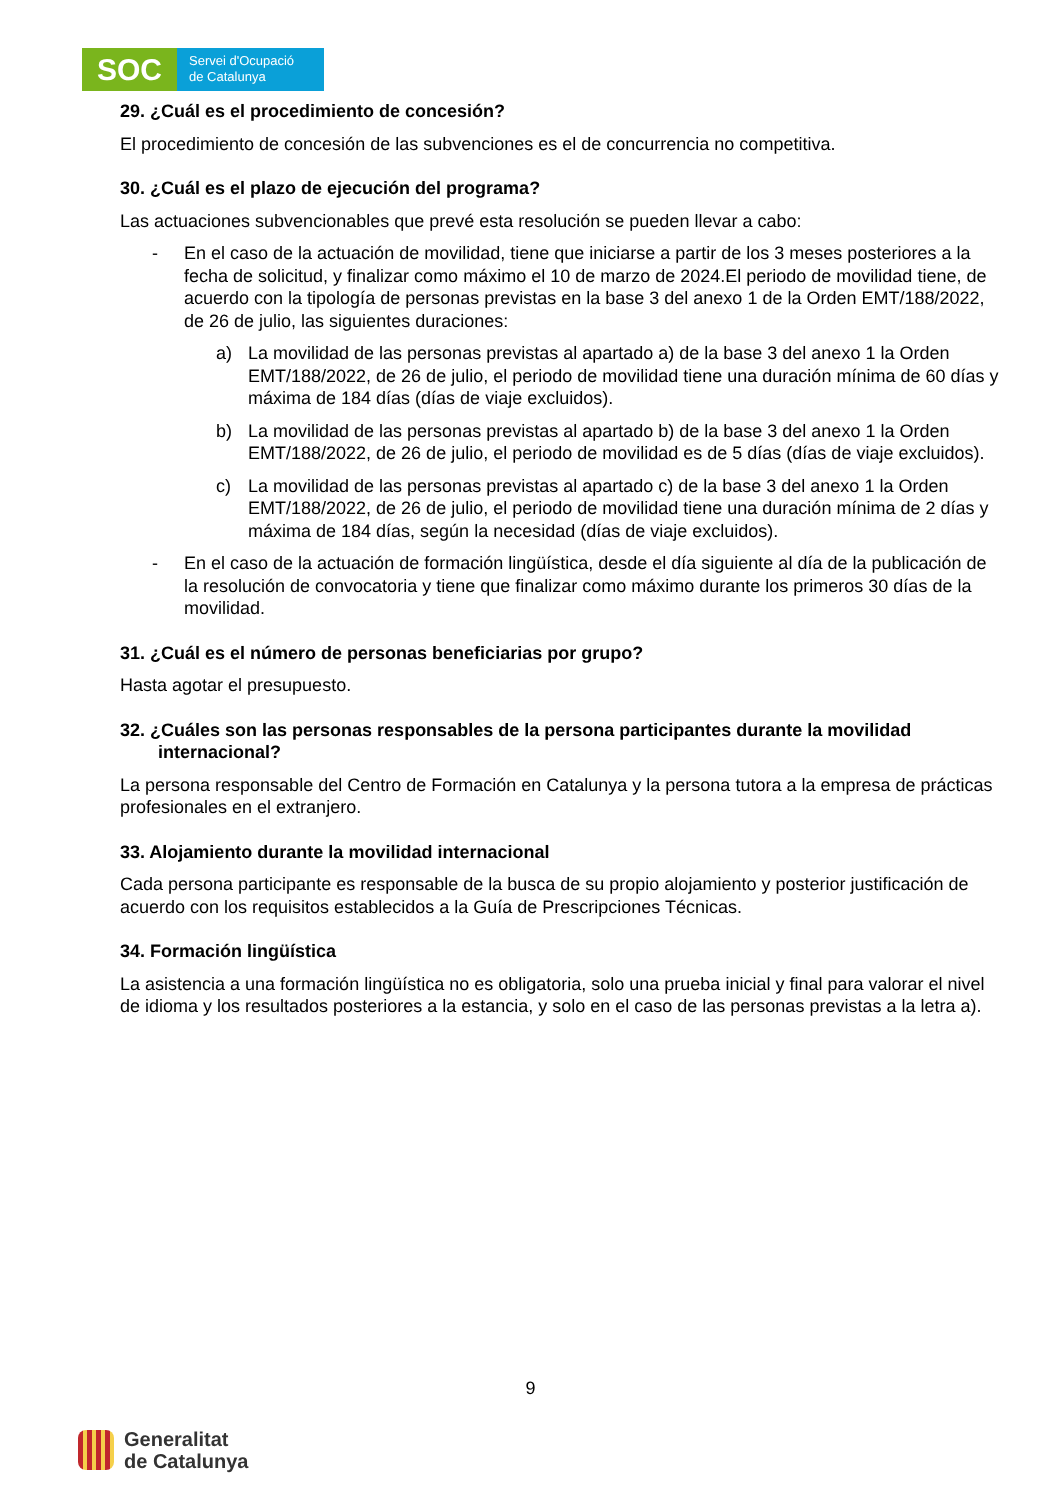SOC
Servei d'Ocupació
de Catalunya
29. ¿Cuál es el procedimiento de concesión?
El procedimiento de concesión de las subvenciones es el de concurrencia no competitiva.
30. ¿Cuál es el plazo de ejecución del programa?
Las actuaciones subvencionables que prevé esta resolución se pueden llevar a cabo:
- En el caso de la actuación de movilidad, tiene que iniciarse a partir de los 3 meses posteriores a la fecha de solicitud, y finalizar como máximo el 10 de marzo de 2024.El periodo de movilidad tiene, de acuerdo con la tipología de personas previstas en la base 3 del anexo 1 de la Orden EMT/188/2022, de 26 de julio, las siguientes duraciones:
a) La movilidad de las personas previstas al apartado a) de la base 3 del anexo 1 la Orden EMT/188/2022, de 26 de julio, el periodo de movilidad tiene una duración mínima de 60 días y máxima de 184 días (días de viaje excluidos).
b) La movilidad de las personas previstas al apartado b) de la base 3 del anexo 1 la Orden EMT/188/2022, de 26 de julio, el periodo de movilidad es de 5 días (días de viaje excluidos).
c) La movilidad de las personas previstas al apartado c) de la base 3 del anexo 1 la Orden EMT/188/2022, de 26 de julio, el periodo de movilidad tiene una duración mínima de 2 días y máxima de 184 días, según la necesidad (días de viaje excluidos).
- En el caso de la actuación de formación lingüística, desde el día siguiente al día de la publicación de la resolución de convocatoria y tiene que finalizar como máximo durante los primeros 30 días de la movilidad.
31. ¿Cuál es el número de personas beneficiarias por grupo?
Hasta agotar el presupuesto.
32. ¿Cuáles son las personas responsables de la persona participantes durante la movilidad internacional?
La persona responsable del Centro de Formación en Catalunya y la persona tutora a la empresa de prácticas profesionales en el extranjero.
33. Alojamiento durante la movilidad internacional
Cada persona participante es responsable de la busca de su propio alojamiento y posterior justificación de acuerdo con los requisitos establecidos a la Guía de Prescripciones Técnicas.
34. Formación lingüística
La asistencia a una formación lingüística no es obligatoria, solo una prueba inicial y final para valorar el nivel de idioma y los resultados posteriores a la estancia, y solo en el caso de las personas previstas a la letra a).
9
Generalitat
de Catalunya